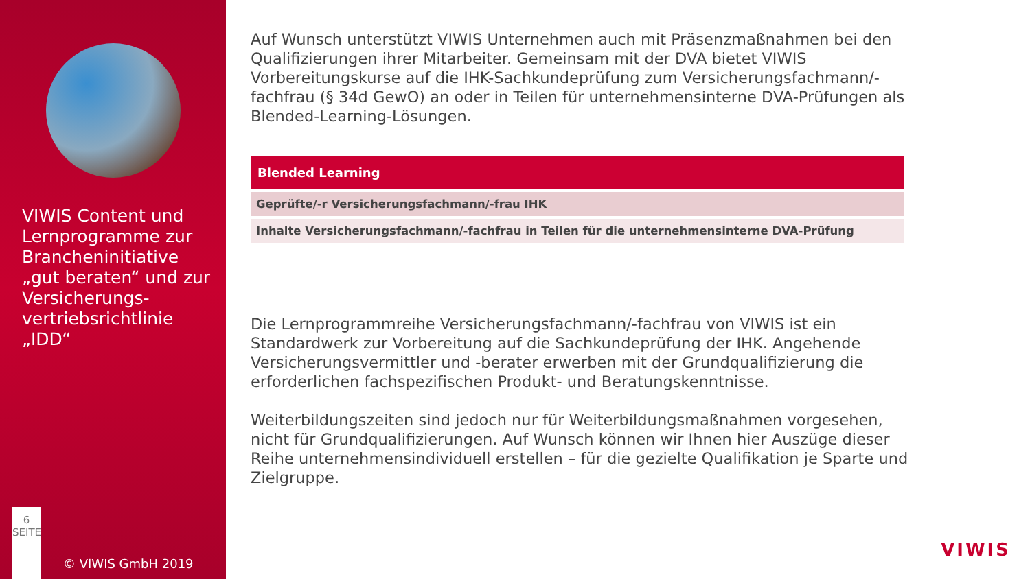VIWIS Content und Lernprogramme zur Brancheninitiative „gut beraten“ und zur Versicherungs-vertriebsrichtlinie „IDD“
6
SEITE
© VIWIS GmbH 2019
Auf Wunsch unterstützt VIWIS Unternehmen auch mit Präsenzmaßnahmen bei den Qualifizierungen ihrer Mitarbeiter. Gemeinsam mit der DVA bietet VIWIS Vorbereitungskurse auf die IHK-Sachkundeprüfung zum Versicherungsfachmann/-fachfrau (§ 34d GewO) an oder in Teilen für unternehmensinterne DVA-Prüfungen als Blended-Learning-Lösungen.
| Blended Learning |
| --- |
| Geprüfte/-r Versicherungsfachmann/-frau IHK |
| Inhalte Versicherungsfachmann/-fachfrau in Teilen für die unternehmensinterne DVA-Prüfung |
Die Lernprogrammreihe Versicherungsfachmann/-fachfrau von VIWIS ist ein Standardwerk zur Vorbereitung auf die Sachkundeprüfung der IHK. Angehende Versicherungsvermittler und -berater erwerben mit der Grundqualifizierung die erforderlichen fachspezifischen Produkt- und Beratungskenntnisse.
Weiterbildungszeiten sind jedoch nur für Weiterbildungsmaßnahmen vorgesehen, nicht für Grundqualifizierungen. Auf Wunsch können wir Ihnen hier Auszüge dieser Reihe unternehmensindividuell erstellen – für die gezielte Qualifikation je Sparte und Zielgruppe.
VIWIS